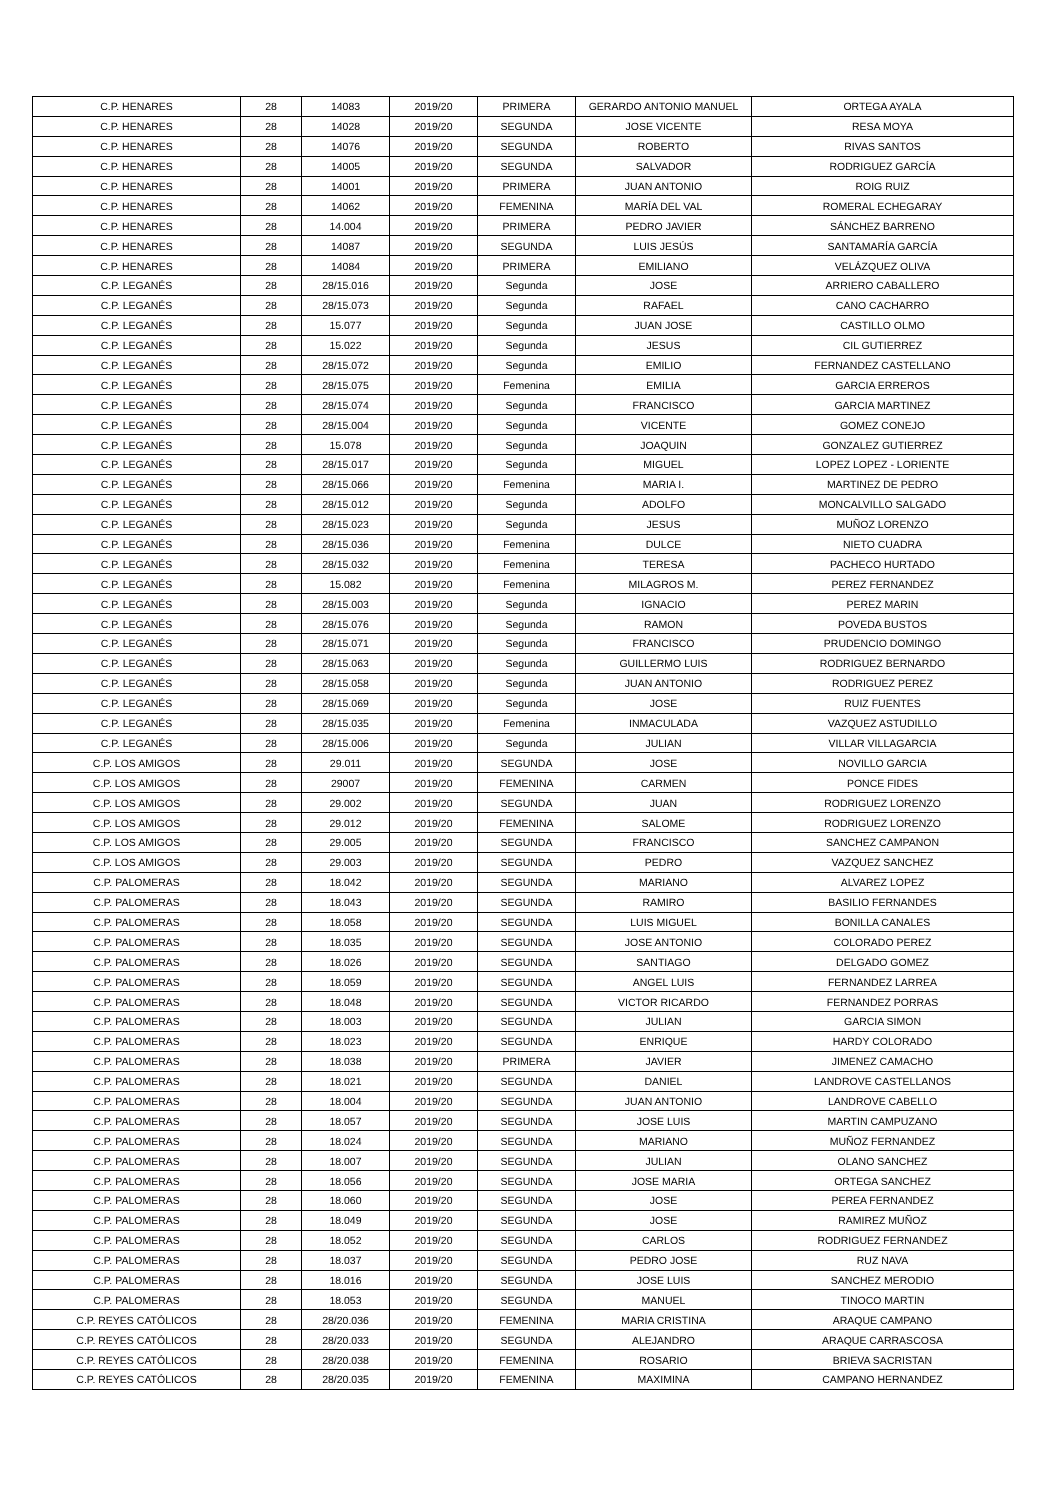| C.P. HENARES | 28 | 14083 | 2019/20 | PRIMERA | GERARDO ANTONIO MANUEL | ORTEGA AYALA |
| C.P. HENARES | 28 | 14028 | 2019/20 | SEGUNDA | JOSE VICENTE | RESA MOYA |
| C.P. HENARES | 28 | 14076 | 2019/20 | SEGUNDA | ROBERTO | RIVAS SANTOS |
| C.P. HENARES | 28 | 14005 | 2019/20 | SEGUNDA | SALVADOR | RODRIGUEZ GARCÍA |
| C.P. HENARES | 28 | 14001 | 2019/20 | PRIMERA | JUAN ANTONIO | ROIG RUIZ |
| C.P. HENARES | 28 | 14062 | 2019/20 | FEMENINA | MARÍA DEL VAL | ROMERAL ECHEGARAY |
| C.P. HENARES | 28 | 14.004 | 2019/20 | PRIMERA | PEDRO JAVIER | SÁNCHEZ BARRENO |
| C.P. HENARES | 28 | 14087 | 2019/20 | SEGUNDA | LUIS JESÚS | SANTAMARÍA GARCÍA |
| C.P. HENARES | 28 | 14084 | 2019/20 | PRIMERA | EMILIANO | VELÁZQUEZ OLIVA |
| C.P. LEGANÉS | 28 | 28/15.016 | 2019/20 | Segunda | JOSE | ARRIERO CABALLERO |
| C.P. LEGANÉS | 28 | 28/15.073 | 2019/20 | Segunda | RAFAEL | CANO CACHARRO |
| C.P. LEGANÉS | 28 | 15.077 | 2019/20 | Segunda | JUAN JOSE | CASTILLO OLMO |
| C.P. LEGANÉS | 28 | 15.022 | 2019/20 | Segunda | JESUS | CIL GUTIERREZ |
| C.P. LEGANÉS | 28 | 28/15.072 | 2019/20 | Segunda | EMILIO | FERNANDEZ CASTELLANO |
| C.P. LEGANÉS | 28 | 28/15.075 | 2019/20 | Femenina | EMILIA | GARCIA ERREROS |
| C.P. LEGANÉS | 28 | 28/15.074 | 2019/20 | Segunda | FRANCISCO | GARCIA MARTINEZ |
| C.P. LEGANÉS | 28 | 28/15.004 | 2019/20 | Segunda | VICENTE | GOMEZ CONEJO |
| C.P. LEGANÉS | 28 | 15.078 | 2019/20 | Segunda | JOAQUIN | GONZALEZ GUTIERREZ |
| C.P. LEGANÉS | 28 | 28/15.017 | 2019/20 | Segunda | MIGUEL | LOPEZ LOPEZ - LORIENTE |
| C.P. LEGANÉS | 28 | 28/15.066 | 2019/20 | Femenina | MARIA I. | MARTINEZ DE PEDRO |
| C.P. LEGANÉS | 28 | 28/15.012 | 2019/20 | Segunda | ADOLFO | MONCALVILLO SALGADO |
| C.P. LEGANÉS | 28 | 28/15.023 | 2019/20 | Segunda | JESUS | MUÑOZ LORENZO |
| C.P. LEGANÉS | 28 | 28/15.036 | 2019/20 | Femenina | DULCE | NIETO CUADRA |
| C.P. LEGANÉS | 28 | 28/15.032 | 2019/20 | Femenina | TERESA | PACHECO HURTADO |
| C.P. LEGANÉS | 28 | 15.082 | 2019/20 | Femenina | MILAGROS M. | PEREZ FERNANDEZ |
| C.P. LEGANÉS | 28 | 28/15.003 | 2019/20 | Segunda | IGNACIO | PEREZ MARIN |
| C.P. LEGANÉS | 28 | 28/15.076 | 2019/20 | Segunda | RAMON | POVEDA BUSTOS |
| C.P. LEGANÉS | 28 | 28/15.071 | 2019/20 | Segunda | FRANCISCO | PRUDENCIO DOMINGO |
| C.P. LEGANÉS | 28 | 28/15.063 | 2019/20 | Segunda | GUILLERMO LUIS | RODRIGUEZ BERNARDO |
| C.P. LEGANÉS | 28 | 28/15.058 | 2019/20 | Segunda | JUAN ANTONIO | RODRIGUEZ PEREZ |
| C.P. LEGANÉS | 28 | 28/15.069 | 2019/20 | Segunda | JOSE | RUIZ FUENTES |
| C.P. LEGANÉS | 28 | 28/15.035 | 2019/20 | Femenina | INMACULADA | VAZQUEZ ASTUDILLO |
| C.P. LEGANÉS | 28 | 28/15.006 | 2019/20 | Segunda | JULIAN | VILLAR VILLAGARCIA |
| C.P. LOS AMIGOS | 28 | 29.011 | 2019/20 | SEGUNDA | JOSE | NOVILLO GARCIA |
| C.P. LOS AMIGOS | 28 | 29007 | 2019/20 | FEMENINA | CARMEN | PONCE FIDES |
| C.P. LOS AMIGOS | 28 | 29.002 | 2019/20 | SEGUNDA | JUAN | RODRIGUEZ LORENZO |
| C.P. LOS AMIGOS | 28 | 29.012 | 2019/20 | FEMENINA | SALOME | RODRIGUEZ LORENZO |
| C.P. LOS AMIGOS | 28 | 29.005 | 2019/20 | SEGUNDA | FRANCISCO | SANCHEZ CAMPANON |
| C.P. LOS AMIGOS | 28 | 29.003 | 2019/20 | SEGUNDA | PEDRO | VAZQUEZ SANCHEZ |
| C.P. PALOMERAS | 28 | 18.042 | 2019/20 | SEGUNDA | MARIANO | ALVAREZ LOPEZ |
| C.P. PALOMERAS | 28 | 18.043 | 2019/20 | SEGUNDA | RAMIRO | BASILIO FERNANDES |
| C.P. PALOMERAS | 28 | 18.058 | 2019/20 | SEGUNDA | LUIS MIGUEL | BONILLA CANALES |
| C.P. PALOMERAS | 28 | 18.035 | 2019/20 | SEGUNDA | JOSE ANTONIO | COLORADO PEREZ |
| C.P. PALOMERAS | 28 | 18.026 | 2019/20 | SEGUNDA | SANTIAGO | DELGADO GOMEZ |
| C.P. PALOMERAS | 28 | 18.059 | 2019/20 | SEGUNDA | ANGEL LUIS | FERNANDEZ LARREA |
| C.P. PALOMERAS | 28 | 18.048 | 2019/20 | SEGUNDA | VICTOR RICARDO | FERNANDEZ PORRAS |
| C.P. PALOMERAS | 28 | 18.003 | 2019/20 | SEGUNDA | JULIAN | GARCIA SIMON |
| C.P. PALOMERAS | 28 | 18.023 | 2019/20 | SEGUNDA | ENRIQUE | HARDY COLORADO |
| C.P. PALOMERAS | 28 | 18.038 | 2019/20 | PRIMERA | JAVIER | JIMENEZ CAMACHO |
| C.P. PALOMERAS | 28 | 18.021 | 2019/20 | SEGUNDA | DANIEL | LANDROVE CASTELLANOS |
| C.P. PALOMERAS | 28 | 18.004 | 2019/20 | SEGUNDA | JUAN ANTONIO | LANDROVE CABELLO |
| C.P. PALOMERAS | 28 | 18.057 | 2019/20 | SEGUNDA | JOSE LUIS | MARTIN CAMPUZANO |
| C.P. PALOMERAS | 28 | 18.024 | 2019/20 | SEGUNDA | MARIANO | MUÑOZ FERNANDEZ |
| C.P. PALOMERAS | 28 | 18.007 | 2019/20 | SEGUNDA | JULIAN | OLANO SANCHEZ |
| C.P. PALOMERAS | 28 | 18.056 | 2019/20 | SEGUNDA | JOSE MARIA | ORTEGA SANCHEZ |
| C.P. PALOMERAS | 28 | 18.060 | 2019/20 | SEGUNDA | JOSE | PEREA FERNANDEZ |
| C.P. PALOMERAS | 28 | 18.049 | 2019/20 | SEGUNDA | JOSE | RAMIREZ MUÑOZ |
| C.P. PALOMERAS | 28 | 18.052 | 2019/20 | SEGUNDA | CARLOS | RODRIGUEZ FERNANDEZ |
| C.P. PALOMERAS | 28 | 18.037 | 2019/20 | SEGUNDA | PEDRO JOSE | RUZ NAVA |
| C.P. PALOMERAS | 28 | 18.016 | 2019/20 | SEGUNDA | JOSE LUIS | SANCHEZ MERODIO |
| C.P. PALOMERAS | 28 | 18.053 | 2019/20 | SEGUNDA | MANUEL | TINOCO MARTIN |
| C.P. REYES CATÓLICOS | 28 | 28/20.036 | 2019/20 | FEMENINA | MARIA CRISTINA | ARAQUE CAMPANO |
| C.P. REYES CATÓLICOS | 28 | 28/20.033 | 2019/20 | SEGUNDA | ALEJANDRO | ARAQUE CARRASCOSA |
| C.P. REYES CATÓLICOS | 28 | 28/20.038 | 2019/20 | FEMENINA | ROSARIO | BRIEVA SACRISTAN |
| C.P. REYES CATÓLICOS | 28 | 28/20.035 | 2019/20 | FEMENINA | MAXIMINA | CAMPANO HERNANDEZ |